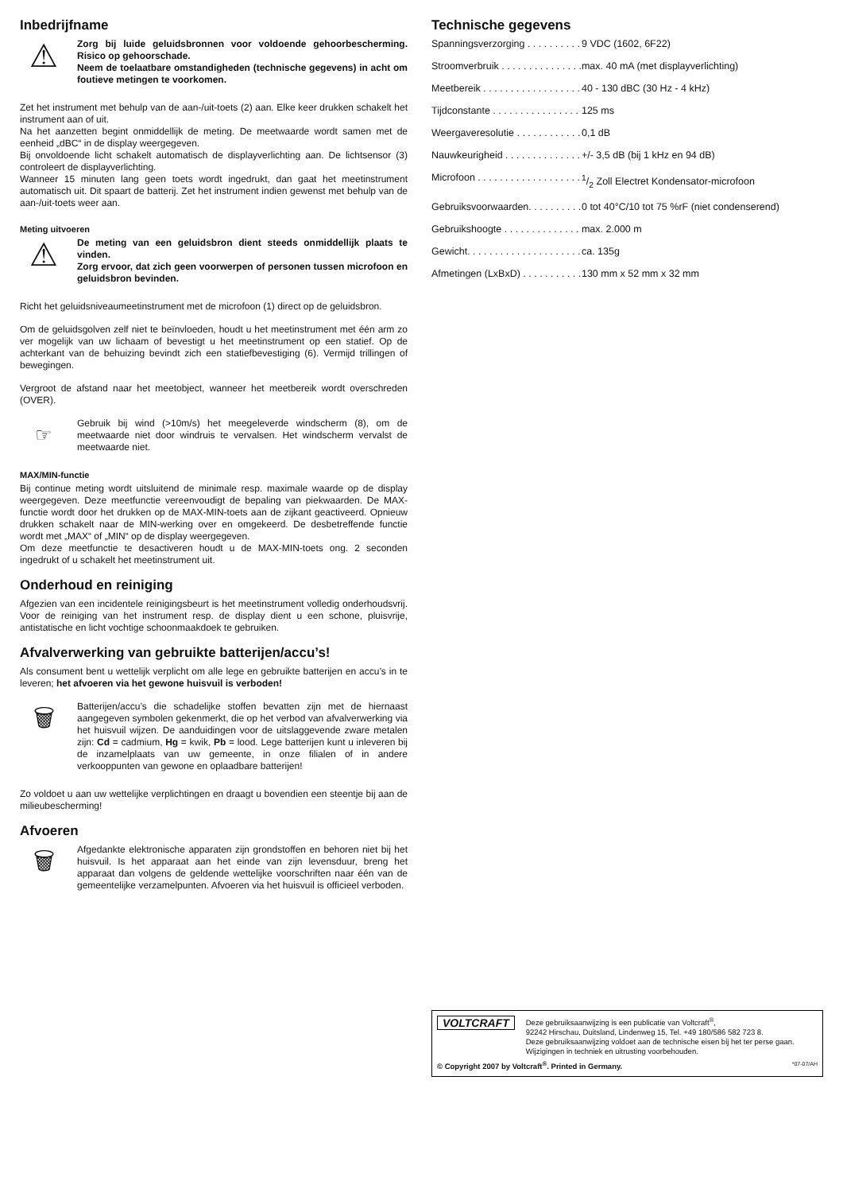Inbedrijfname
⚠
Zorg bij luide geluidsbronnen voor voldoende gehoorbescherming. Risico op gehoorschade.
Neem de toelaatbare omstandigheden (technische gegevens) in acht om foutieve metingen te voorkomen.
Zet het instrument met behulp van de aan-/uit-toets (2) aan. Elke keer drukken schakelt het instrument aan of uit.
Na het aanzetten begint onmiddellijk de meting. De meetwaarde wordt samen met de eenheid „dBC“ in de display weergegeven.
Bij onvoldoende licht schakelt automatisch de displayverlichting aan. De lichtsensor (3) controleert de displayverlichting.
Wanneer 15 minuten lang geen toets wordt ingedrukt, dan gaat het meetinstrument automatisch uit. Dit spaart de batterij. Zet het instrument indien gewenst met behulp van de aan-/uit-toets weer aan.
Meting uitvoeren
⚠
De meting van een geluidsbron dient steeds onmiddellijk plaats te vinden.
Zorg ervoor, dat zich geen voorwerpen of personen tussen microfoon en geluidsbron bevinden.
Richt het geluidsniveaumeetinstrument met de microfoon (1) direct op de geluidsbron.
Om de geluidsgolven zelf niet te beïnvloeden, houdt u het meetinstrument met één arm zo ver mogelijk van uw lichaam of bevestigt u het meetinstrument op een statief. Op de achterkant van de behuizing bevindt zich een statiefbevestiging (6). Vermijd trillingen of bewegingen.
Vergroot de afstand naar het meetobject, wanneer het meetbereik wordt overschreden (OVER).
☞
Gebruik bij wind (>10m/s) het meegeleverde windscherm (8), om de meetwaarde niet door windruis te vervalsen. Het windscherm vervalst de meetwaarde niet.
MAX/MIN-functie
Bij continue meting wordt uitsluitend de minimale resp. maximale waarde op de display weergegeven. Deze meetfunctie vereenvoudigt de bepaling van piekwaarden. De MAX-functie wordt door het drukken op de MAX-MIN-toets aan de zijkant geactiveerd. Opnieuw drukken schakelt naar de MIN-werking over en omgekeerd. De desbetreffende functie wordt met „MAX“ of „MIN“ op de display weergegeven.
Om deze meetfunctie te desactiveren houdt u de MAX-MIN-toets ong. 2 seconden ingedrukt of u schakelt het meetinstrument uit.
Onderhoud en reiniging
Afgezien van een incidentele reinigingsbeurt is het meetinstrument volledig onderhoudsvrij. Voor de reiniging van het instrument resp. de display dient u een schone, pluisvrije, antistatische en licht vochtige schoonmaakdoek te gebruiken.
Afvalverwerking van gebruikte batterijen/accu’s!
Als consument bent u wettelijk verplicht om alle lege en gebruikte batterijen en accu’s in te leveren; het afvoeren via het gewone huisvuil is verboden!
🗑
Batterijen/accu’s die schadelijke stoffen bevatten zijn met de hiernaast aangegeven symbolen gekenmerkt, die op het verbod van afvalverwerking via het huisvuil wijzen. De aanduidingen voor de uitslaggevende zware metalen zijn: Cd = cadmium, Hg = kwik, Pb = lood. Lege batterijen kunt u inleveren bij de inzamelplaats van uw gemeente, in onze filialen of in andere verkooppunten van gewone en oplaadbare batterijen!
Zo voldoet u aan uw wettelijke verplichtingen en draagt u bovendien een steentje bij aan de milieubescherming!
Afvoeren
🗑
Afgedankte elektronische apparaten zijn grondstoffen en behoren niet bij het huisvuil. Is het apparaat aan het einde van zijn levensduur, breng het apparaat dan volgens de geldende wettelijke voorschriften naar één van de gemeentelijke verzamelpunten. Afvoeren via het huisvuil is officieel verboden.
Technische gegevens
| Spanningsverzorging . . . . . . . . . . | 9 VDC (1602, 6F22) |
| Stroomverbruik . . . . . . . . . . . . . . . | max. 40 mA (met displayverlichting) |
| Meetbereik . . . . . . . . . . . . . . . . . . | 40 - 130 dBC (30 Hz - 4 kHz) |
| Tijdconstante . . . . . . . . . . . . . . . . | 125 ms |
| Weergaveresolutie . . . . . . . . . . . . | 0,1 dB |
| Nauwkeurigheid . . . . . . . . . . . . . . | +/- 3,5 dB (bij 1 kHz en 94 dB) |
| Microfoon . . . . . . . . . . . . . . . . . . . | 1/2 Zoll Electret Kondensator-microfoon |
| Gebruiksvoorwaarden. . . . . . . . . . | 0 tot 40°C/10 tot 75 %rF (niet condenserend) |
| Gebruikshoogte . . . . . . . . . . . . . . | max. 2.000 m |
| Gewicht. . . . . . . . . . . . . . . . . . . . . | ca. 135g |
| Afmetingen (LxBxD) . . . . . . . . . . . | 130 mm x 52 mm x 32 mm |
VOLTCRAFT
Deze gebruiksaanwijzing is een publicatie van Voltcraft<sup>®</sup>,
92242 Hirschau, Duitsland, Lindenweg 15, Tel. +49 180/586 582 723 8.
Deze gebruiksaanwijzing voldoet aan de technische eisen bij het ter perse gaan. Wijzigingen in techniek en uitrusting voorbehouden.
© Copyright 2007 by Voltcraft<sup>®</sup>. Printed in Germany. *07-07/AH